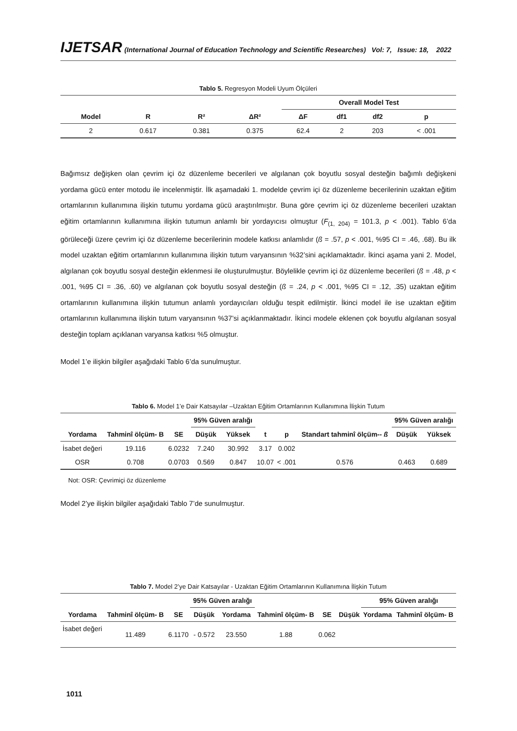IJETSAR (International Journal of Education Technology and Scientific Researches) Vol: 7, Issue: 18, 2022
Tablo 5. Regresyon Modeli Uyum Ölçüleri
| | | | | Overall Model Test | | | |
| --- | --- | --- | --- | --- | --- | --- | --- |
| Model | R | R² | ΔR² | ΔF | df1 | df2 | p |
| 2 | 0.617 | 0.381 | 0.375 | 62.4 | 2 | 203 | < .001 |
Bağımsız değişken olan çevrim içi öz düzenleme becerileri ve algılanan çok boyutlu sosyal desteğin bağımlı değişkeni yordama gücü enter motodu ile incelenmiştir. İlk aşamadaki 1. modelde çevrim içi öz düzenleme becerilerinin uzaktan eğitim ortamlarının kullanımına ilişkin tutumu yordama gücü araştırılmıştır. Buna göre çevrim içi öz düzenleme becerileri uzaktan eğitim ortamlarının kullanımına ilişkin tutumun anlamlı bir yordayıcısı olmuştur (F<sub>(1, 204)</sub> = 101.3, p < .001). Tablo 6’da görüleceği üzere çevrim içi öz düzenleme becerilerinin modele katkısı anlamlıdır (ß = .57, p < .001, %95 CI = .46, .68). Bu ilk model uzaktan eğitim ortamlarının kullanımına ilişkin tutum varyansının %32’sini açıklamaktadır. İkinci aşama yani 2. Model, algılanan çok boyutlu sosyal desteğin eklenmesi ile oluşturulmuştur. Böylelikle çevrim içi öz düzenleme becerileri (ß = .48, p < .001, %95 CI = .36, .60) ve algılanan çok boyutlu sosyal desteğin (ß = .24, p < .001, %95 CI = .12, .35) uzaktan eğitim ortamlarının kullanımına ilişkin tutumun anlamlı yordayıcıları olduğu tespit edilmiştir. İkinci model ile ise uzaktan eğitim ortamlarının kullanımına ilişkin tutum varyansının %37’si açıklanmaktadır. İkinci modele eklenen çok boyutlu algılanan sosyal desteğin toplam açıklanan varyansa katkısı %5 olmuştur.
Model 1’e ilişkin bilgiler aşağıdaki Tablo 6’da sunulmuştur.
Tablo 6. Model 1’e Dair Katsayılar –Uzaktan Eğitim Ortamlarının Kullanımına İlişkin Tutum
| | | | 95% Güven aralığı | | | | | 95% Güven aralığı | |
| --- | --- | --- | --- | --- | --- | --- | --- | --- | --- |
| Yordama | Tahminî ölçüm- B | SE | Düşük | Yüksek | t | p | Standart tahminî ölçüm-- ß | Düşük | Yüksek |
| İsabet değeri | 19.116 | 6.0232 | 7.240 | 30.992 | 3.17 | 0.002 | | | |
| OSR | 0.708 | 0.0703 | 0.569 | 0.847 | 10.07 | < .001 | 0.576 | 0.463 | 0.689 |
Not: OSR: Çevrimiçi öz düzenleme
Model 2’ye ilişkin bilgiler aşağıdaki Tablo 7’de sunulmuştur.
Tablo 7. Model 2’ye Dair Katsayılar - Uzaktan Eğitim Ortamlarının Kullanımına İlişkin Tutum
| | | | 95% Güven aralığı | | | | | 95% Güven aralığı | |
| --- | --- | --- | --- | --- | --- | --- | --- | --- | --- |
| Yordama | Tahminî ölçüm- B | SE | Düşük | Yordama | Tahminî ölçüm- B | SE | Düşük | Yordama | Tahminî ölçüm- B |
| İsabet değeri | 11.489 | 6.1170 | - 0.572 | 23.550 | 1.88 | 0.062 | | | |
1011